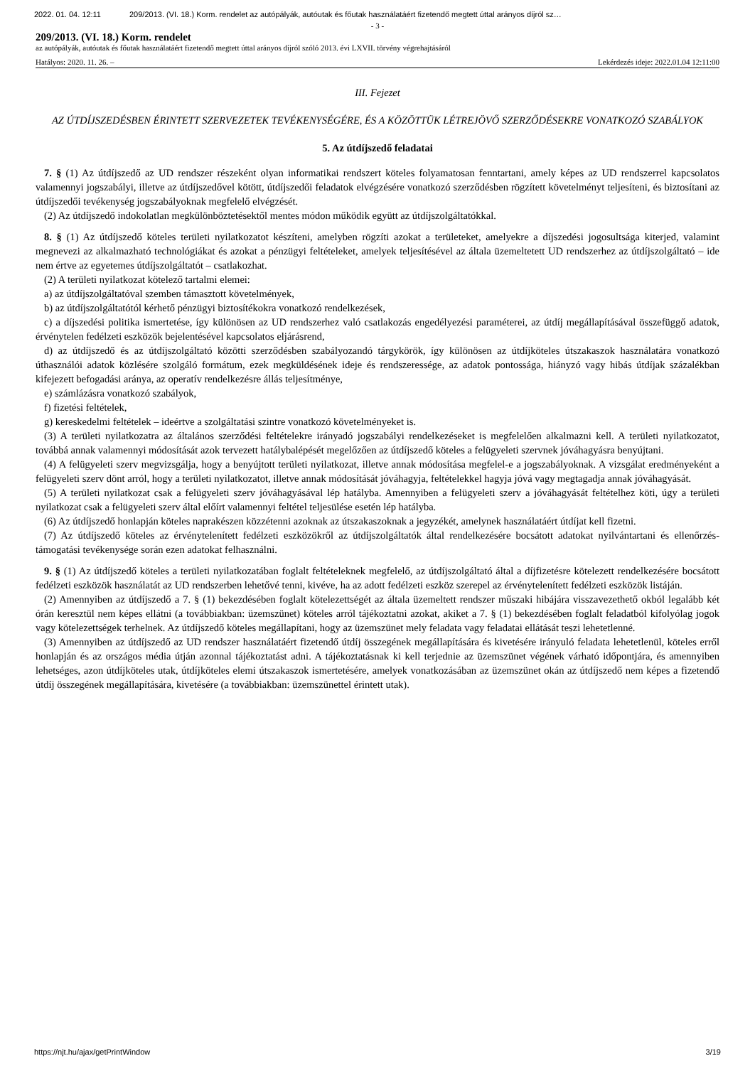2022. 01. 04. 12:11 209/2013. (VI. 18.) Korm. rendelet az autópályák, autóutak és főutak használatáért fizetendő megtett úttal arányos díjról sz…
- 3 -
209/2013. (VI. 18.) Korm. rendelet
az autópályák, autóutak és főutak használatáért fizetendő megtett úttal arányos díjról szóló 2013. évi LXVII. törvény végrehajtásáról
Hatályos: 2020. 11. 26. – Lekérdezés ideje: 2022.01.04 12:11:00
III. Fejezet
AZ ÚTDÍJSZEDÉSBEN ÉRINTETT SZERVEZETEK TEVÉKENYSÉGÉRE, ÉS A KÖZÖTTÜK LÉTREJÖVŐ SZERZŐDÉSEKRE VONATKOZÓ SZABÁLYOK
5. Az útdíjszedő feladatai
7. § (1) Az útdíjszedő az UD rendszer részeként olyan informatikai rendszert köteles folyamatosan fenntartani, amely képes az UD rendszerrel kapcsolatos valamennyi jogszabályi, illetve az útdíjszedővel kötött, útdíjszedői feladatok elvégzésére vonatkozó szerződésben rögzített követelményt teljesíteni, és biztosítani az útdíjszedői tevékenység jogszabályoknak megfelelő elvégzését.
(2) Az útdíjszedő indokolatlan megkülönböztetésektől mentes módon működik együtt az útdíjszolgáltatókkal.
8. § (1) Az útdíjszedő köteles területi nyilatkozatot készíteni, amelyben rögzíti azokat a területeket, amelyekre a díjszedési jogosultsága kiterjed, valamint megnevezi az alkalmazható technológiákat és azokat a pénzügyi feltételeket, amelyek teljesítésével az általa üzemeltetett UD rendszerhez az útdíjszolgáltató – ide nem értve az egyetemes útdíjszolgáltatót – csatlakozhat.
(2) A területi nyilatkozat kötelező tartalmi elemei:
a) az útdíjszolgáltatóval szemben támasztott követelmények,
b) az útdíjszolgáltatótól kérhető pénzügyi biztosítékokra vonatkozó rendelkezések,
c) a díjszedési politika ismertetése, így különösen az UD rendszerhez való csatlakozás engedélyezési paraméterei, az útdíj megállapításával összefüggő adatok, érvénytelen fedélzeti eszközök bejelentésével kapcsolatos eljárásrend,
d) az útdíjszedő és az útdíjszolgáltató közötti szerződésben szabályozandó tárgykörök, így különösen az útdíjköteles útszakaszok használatára vonatkozó úthasználói adatok közlésére szolgáló formátum, ezek megküldésének ideje és rendszeressége, az adatok pontossága, hiányzó vagy hibás útdíjak százalékban kifejezett befogadási aránya, az operatív rendelkezésre állás teljesítménye,
e) számlázásra vonatkozó szabályok,
f) fizetési feltételek,
g) kereskedelmi feltételek – ideértve a szolgáltatási szintre vonatkozó követelményeket is.
(3) A területi nyilatkozatra az általános szerződési feltételekre irányadó jogszabályi rendelkezéseket is megfelelően alkalmazni kell. A területi nyilatkozatot, továbbá annak valamennyi módosítását azok tervezett hatálybalépését megelőzően az útdíjszedő köteles a felügyeleti szervnek jóváhagyásra benyújtani.
(4) A felügyeleti szerv megvizsgálja, hogy a benyújtott területi nyilatkozat, illetve annak módosítása megfelel-e a jogszabályoknak. A vizsgálat eredményeként a felügyeleti szerv dönt arról, hogy a területi nyilatkozatot, illetve annak módosítását jóváhagyja, feltételekkel hagyja jóvá vagy megtagadja annak jóváhagyását.
(5) A területi nyilatkozat csak a felügyeleti szerv jóváhagyásával lép hatályba. Amennyiben a felügyeleti szerv a jóváhagyását feltételhez köti, úgy a területi nyilatkozat csak a felügyeleti szerv által előírt valamennyi feltétel teljesülése esetén lép hatályba.
(6) Az útdíjszedő honlapján köteles naprakészen közzétenni azoknak az útszakaszoknak a jegyzékét, amelynek használatáért útdíjat kell fizetni.
(7) Az útdíjszedő köteles az érvénytelenített fedélzeti eszközökről az útdíjszolgáltatók által rendelkezésére bocsátott adatokat nyilvántartani és ellenőrzés-támogatási tevékenysége során ezen adatokat felhasználni.
9. § (1) Az útdíjszedő köteles a területi nyilatkozatában foglalt feltételeknek megfelelő, az útdíjszolgáltató által a díjfizetésre kötelezett rendelkezésére bocsátott fedélzeti eszközök használatát az UD rendszerben lehetővé tenni, kivéve, ha az adott fedélzeti eszköz szerepel az érvénytelenített fedélzeti eszközök listáján.
(2) Amennyiben az útdíjszedő a 7. § (1) bekezdésében foglalt kötelezettségét az általa üzemeltett rendszer műszaki hibájára visszavezethető okból legalább két órán keresztül nem képes ellátni (a továbbiakban: üzemszünet) köteles arról tájékoztatni azokat, akiket a 7. § (1) bekezdésében foglalt feladatból kifolyólag jogok vagy kötelezettségek terhelnek. Az útdíjszedő köteles megállapítani, hogy az üzemszünet mely feladata vagy feladatai ellátását teszi lehetetlenné.
(3) Amennyiben az útdíjszedő az UD rendszer használatáért fizetendő útdíj összegének megállapítására és kivetésére irányuló feladata lehetetlenül, köteles erről honlapján és az országos média útján azonnal tájékoztatást adni. A tájékoztatásnak ki kell terjednie az üzemszünet végének várható időpontjára, és amennyiben lehetséges, azon útdíjköteles utak, útdíjköteles elemi útszakaszok ismertetésére, amelyek vonatkozásában az üzemszünet okán az útdíjszedő nem képes a fizetendő útdíj összegének megállapítására, kivetésére (a továbbiakban: üzemszünettel érintett utak).
https://njt.hu/ajax/getPrintWindow 3/19